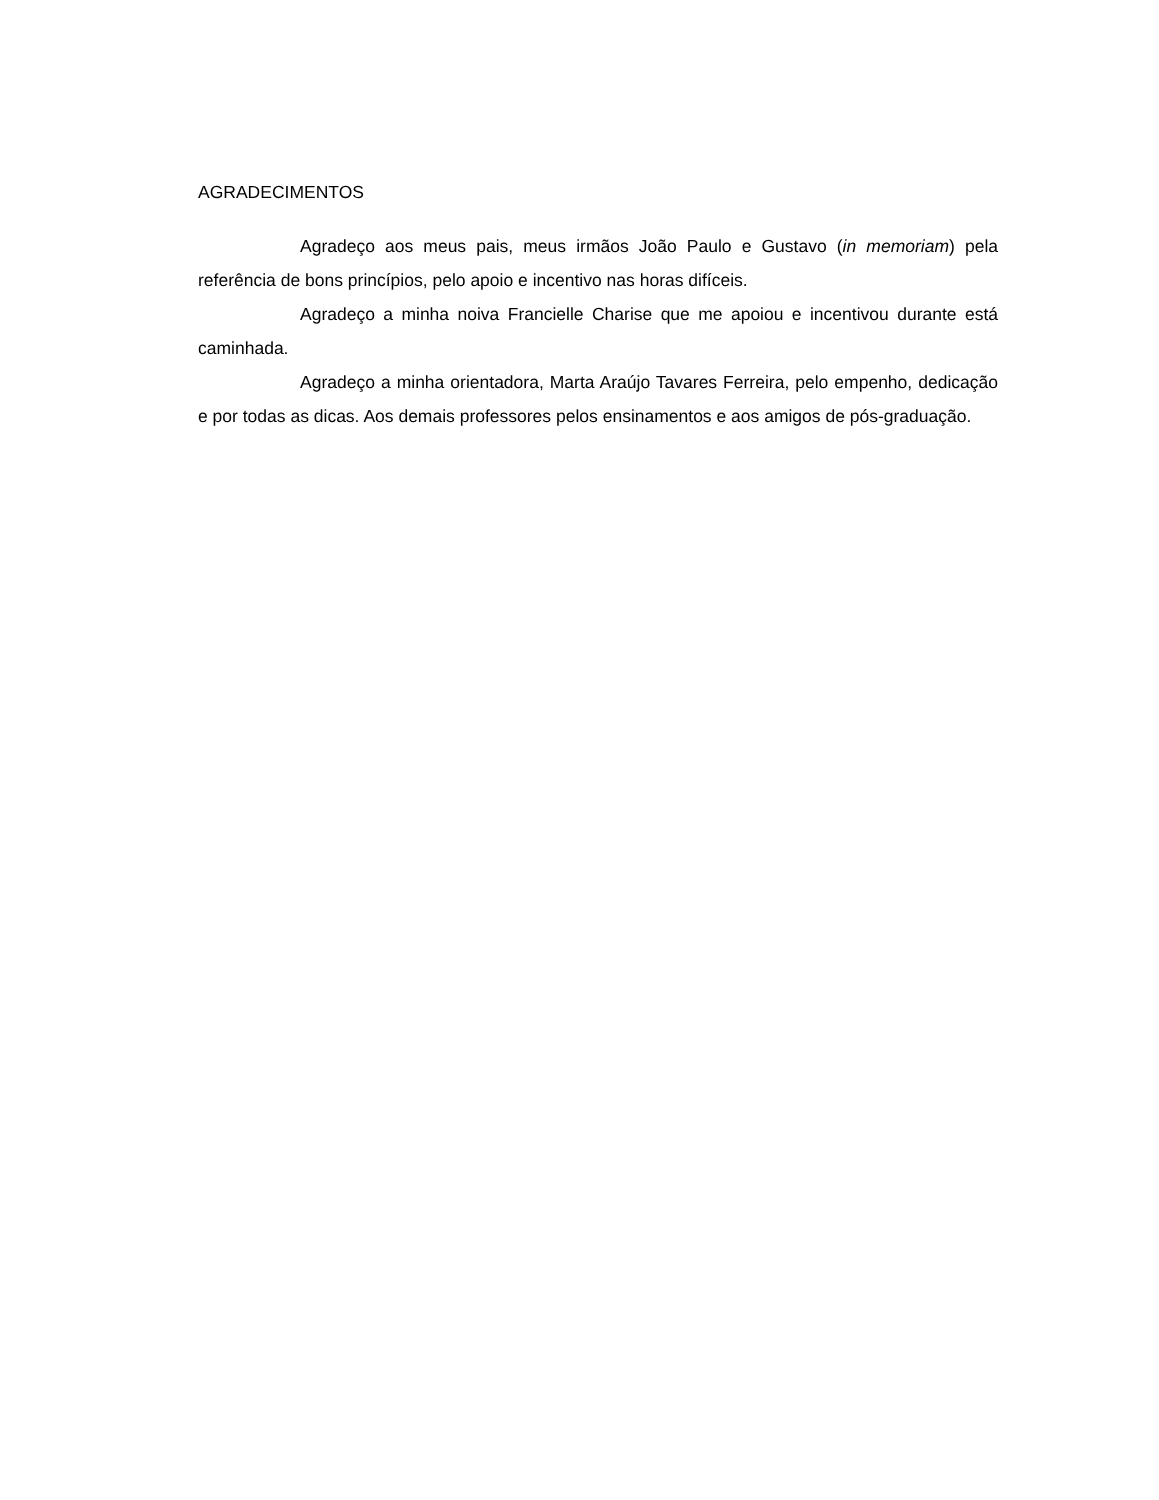AGRADECIMENTOS
Agradeço aos meus pais, meus irmãos João Paulo e Gustavo (in memoriam) pela referência de bons princípios, pelo apoio e incentivo nas horas difíceis.
Agradeço a minha noiva Francielle Charise que me apoiou e incentivou durante está caminhada.
Agradeço a minha orientadora, Marta Araújo Tavares Ferreira, pelo empenho, dedicação e por todas as dicas. Aos demais professores pelos ensinamentos e aos amigos de pós-graduação.